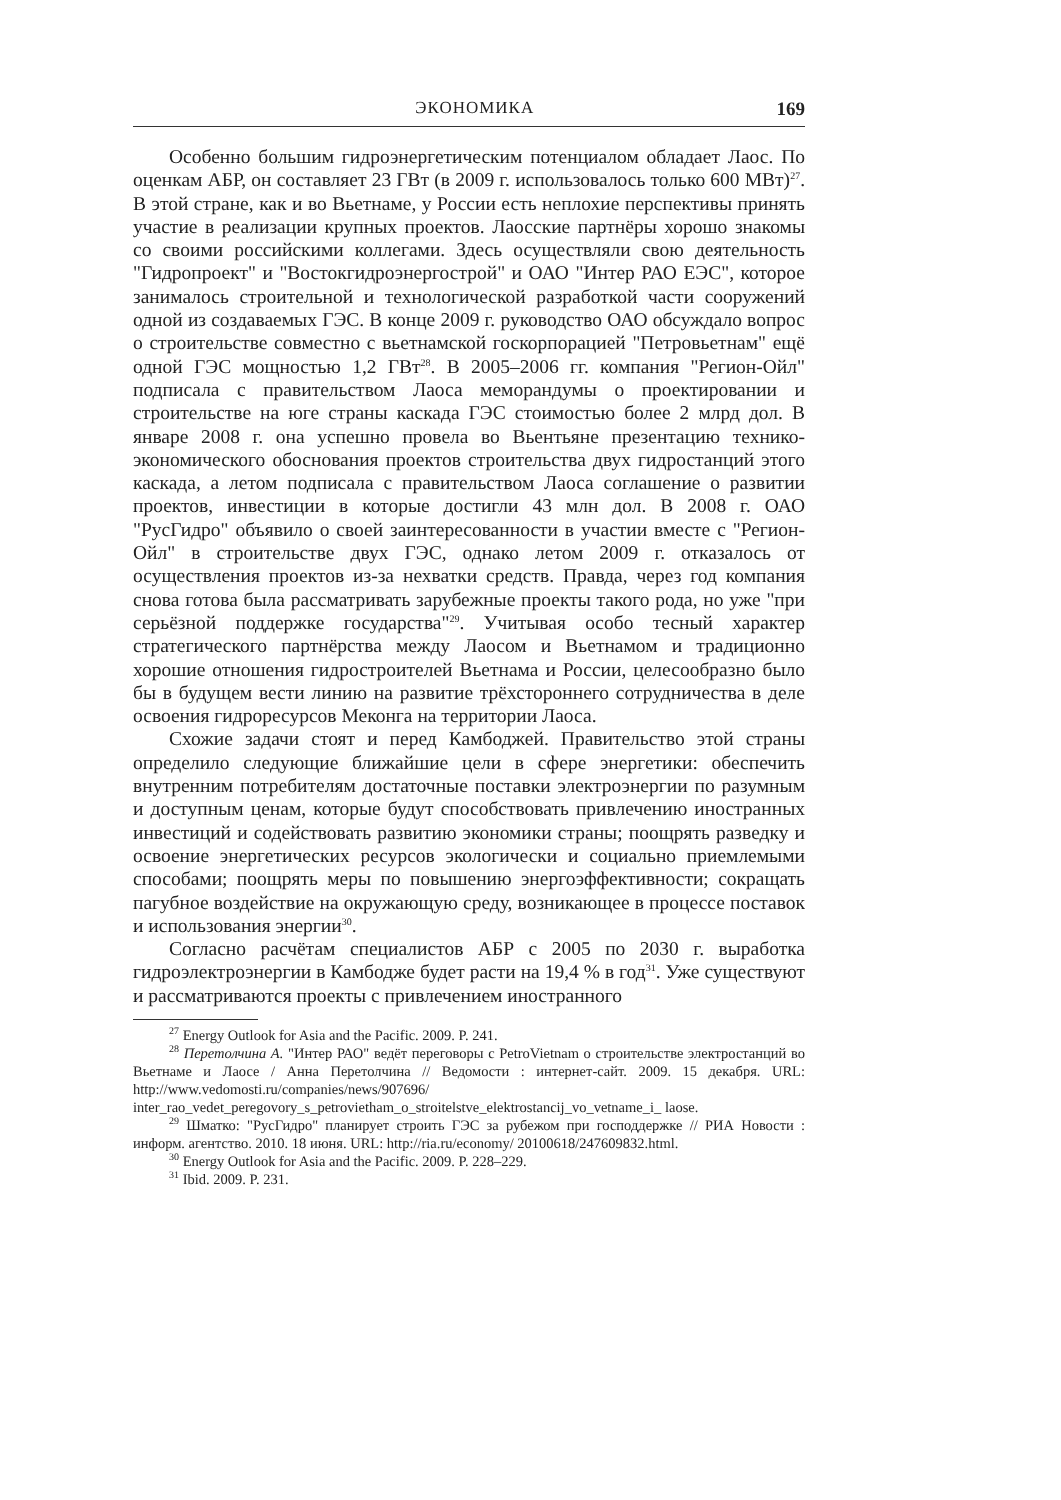ЭКОНОМИКА 169
Особенно большим гидроэнергетическим потенциалом обладает Лаос. По оценкам АБР, он составляет 23 ГВт (в 2009 г. использовалось только 600 МВт)<sup>27</sup>. В этой стране, как и во Вьетнаме, у России есть неплохие перспективы принять участие в реализации крупных проектов. Лаосские партнёры хорошо знакомы со своими российскими коллегами. Здесь осуществляли свою деятельность "Гидропроект" и "Востокгидроэнергострой" и ОАО "Интер РАО ЕЭС", которое занималось строительной и технологической разработкой части сооружений одной из создаваемых ГЭС. В конце 2009 г. руководство ОАО обсуждало вопрос о строительстве совместно с вьетнамской госкорпорацией "Петровьетнам" ещё одной ГЭС мощностью 1,2 ГВт<sup>28</sup>. В 2005–2006 гг. компания "Регион-Ойл" подписала с правительством Лаоса меморандумы о проектировании и строительстве на юге страны каскада ГЭС стоимостью более 2 млрд дол. В январе 2008 г. она успешно провела во Вьентьяне презентацию технико-экономического обоснования проектов строительства двух гидростанций этого каскада, а летом подписала с правительством Лаоса соглашение о развитии проектов, инвестиции в которые достигли 43 млн дол. В 2008 г. ОАО "РусГидро" объявило о своей заинтересованности в участии вместе с "Регион-Ойл" в строительстве двух ГЭС, однако летом 2009 г. отказалось от осуществления проектов из-за нехватки средств. Правда, через год компания снова готова была рассматривать зарубежные проекты такого рода, но уже "при серьёзной поддержке государства"<sup>29</sup>. Учитывая особо тесный характер стратегического партнёрства между Лаосом и Вьетнамом и традиционно хорошие отношения гидростроителей Вьетнама и России, целесообразно было бы в будущем вести линию на развитие трёхстороннего сотрудничества в деле освоения гидроресурсов Меконга на территории Лаоса.
Схожие задачи стоят и перед Камбоджей. Правительство этой страны определило следующие ближайшие цели в сфере энергетики: обеспечить внутренним потребителям достаточные поставки электроэнергии по разумным и доступным ценам, которые будут способствовать привлечению иностранных инвестиций и содействовать развитию экономики страны; поощрять разведку и освоение энергетических ресурсов экологически и социально приемлемыми способами; поощрять меры по повышению энергоэффективности; сокращать пагубное воздействие на окружающую среду, возникающее в процессе поставок и использования энергии<sup>30</sup>.
Согласно расчётам специалистов АБР с 2005 по 2030 г. выработка гидроэлектроэнергии в Камбодже будет расти на 19,4 % в год<sup>31</sup>. Уже существуют и рассматриваются проекты с привлечением иностранного
<sup>27</sup> Energy Outlook for Asia and the Pacific. 2009. P. 241.
<sup>28</sup> Перетолчина А. "Интер РАО" ведёт переговоры с PetroVietnam о строительстве электростанций во Вьетнаме и Лаосе / Анна Перетолчина // Ведомости : интернет-сайт. 2009. 15 декабря. URL: http://www.vedomosti.ru/companies/news/907696/ inter_rao_vedet_peregovory_s_petrovietham_o_stroitelstve_elektrostancij_vo_vetname_i_ laose.
<sup>29</sup> Шматко: "РусГидро" планирует строить ГЭС за рубежом при господдержке // РИА Новости : информ. агентство. 2010. 18 июня. URL: http://ria.ru/economy/ 20100618/247609832.html.
<sup>30</sup> Energy Outlook for Asia and the Pacific. 2009. P. 228–229.
<sup>31</sup> Ibid. 2009. P. 231.